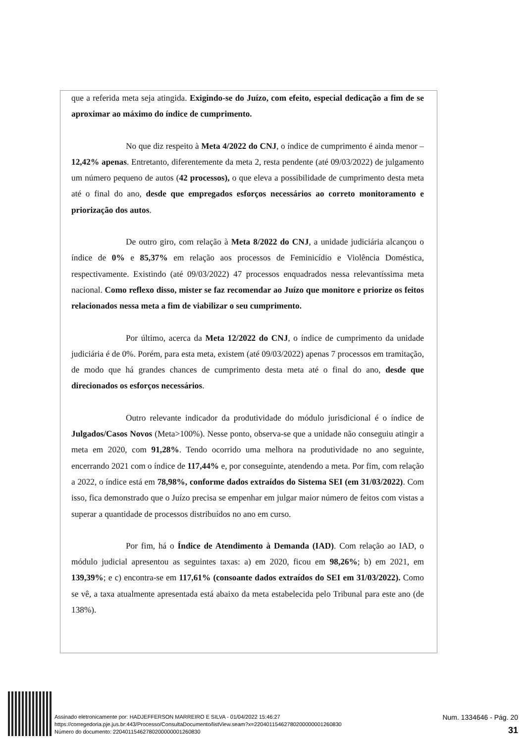que a referida meta seja atingida. Exigindo-se do Juízo, com efeito, especial dedicação a fim de se aproximar ao máximo do índice de cumprimento.
No que diz respeito à Meta 4/2022 do CNJ, o índice de cumprimento é ainda menor – 12,42% apenas. Entretanto, diferentemente da meta 2, resta pendente (até 09/03/2022) de julgamento um número pequeno de autos (42 processos), o que eleva a possibilidade de cumprimento desta meta até o final do ano, desde que empregados esforços necessários ao correto monitoramento e priorização dos autos.
De outro giro, com relação à Meta 8/2022 do CNJ, a unidade judiciária alcançou o índice de 0% e 85,37% em relação aos processos de Feminicídio e Violência Doméstica, respectivamente. Existindo (até 09/03/2022) 47 processos enquadrados nessa relevantíssima meta nacional. Como reflexo disso, mister se faz recomendar ao Juízo que monitore e priorize os feitos relacionados nessa meta a fim de viabilizar o seu cumprimento.
Por último, acerca da Meta 12/2022 do CNJ, o índice de cumprimento da unidade judiciária é de 0%. Porém, para esta meta, existem (até 09/03/2022) apenas 7 processos em tramitação, de modo que há grandes chances de cumprimento desta meta até o final do ano, desde que direcionados os esforços necessários.
Outro relevante indicador da produtividade do módulo jurisdicional é o índice de Julgados/Casos Novos (Meta>100%). Nesse ponto, observa-se que a unidade não conseguiu atingir a meta em 2020, com 91,28%. Tendo ocorrido uma melhora na produtividade no ano seguinte, encerrando 2021 com o índice de 117,44% e, por conseguinte, atendendo a meta. Por fim, com relação a 2022, o índice está em 78,98%, conforme dados extraídos do Sistema SEI (em 31/03/2022). Com isso, fica demonstrado que o Juízo precisa se empenhar em julgar maior número de feitos com vistas a superar a quantidade de processos distribuídos no ano em curso.
Por fim, há o Índice de Atendimento à Demanda (IAD). Com relação ao IAD, o módulo judicial apresentou as seguintes taxas: a) em 2020, ficou em 98,26%; b) em 2021, em 139,39%; e c) encontra-se em 117,61% (consoante dados extraídos do SEI em 31/03/2022). Como se vê, a taxa atualmente apresentada está abaixo da meta estabelecida pelo Tribunal para este ano (de 138%).
Assinado eletronicamente por: HADJEFFERSON MARREIRO E SILVA - 01/04/2022 15:46:27
https://corregedoria.pje.jus.br:443/Processo/ConsultaDocumento/listView.seam?x=22040115462780200000001260830
Número do documento: 22040115462780200000001260830
Num. 1334646 - Pág. 20
31